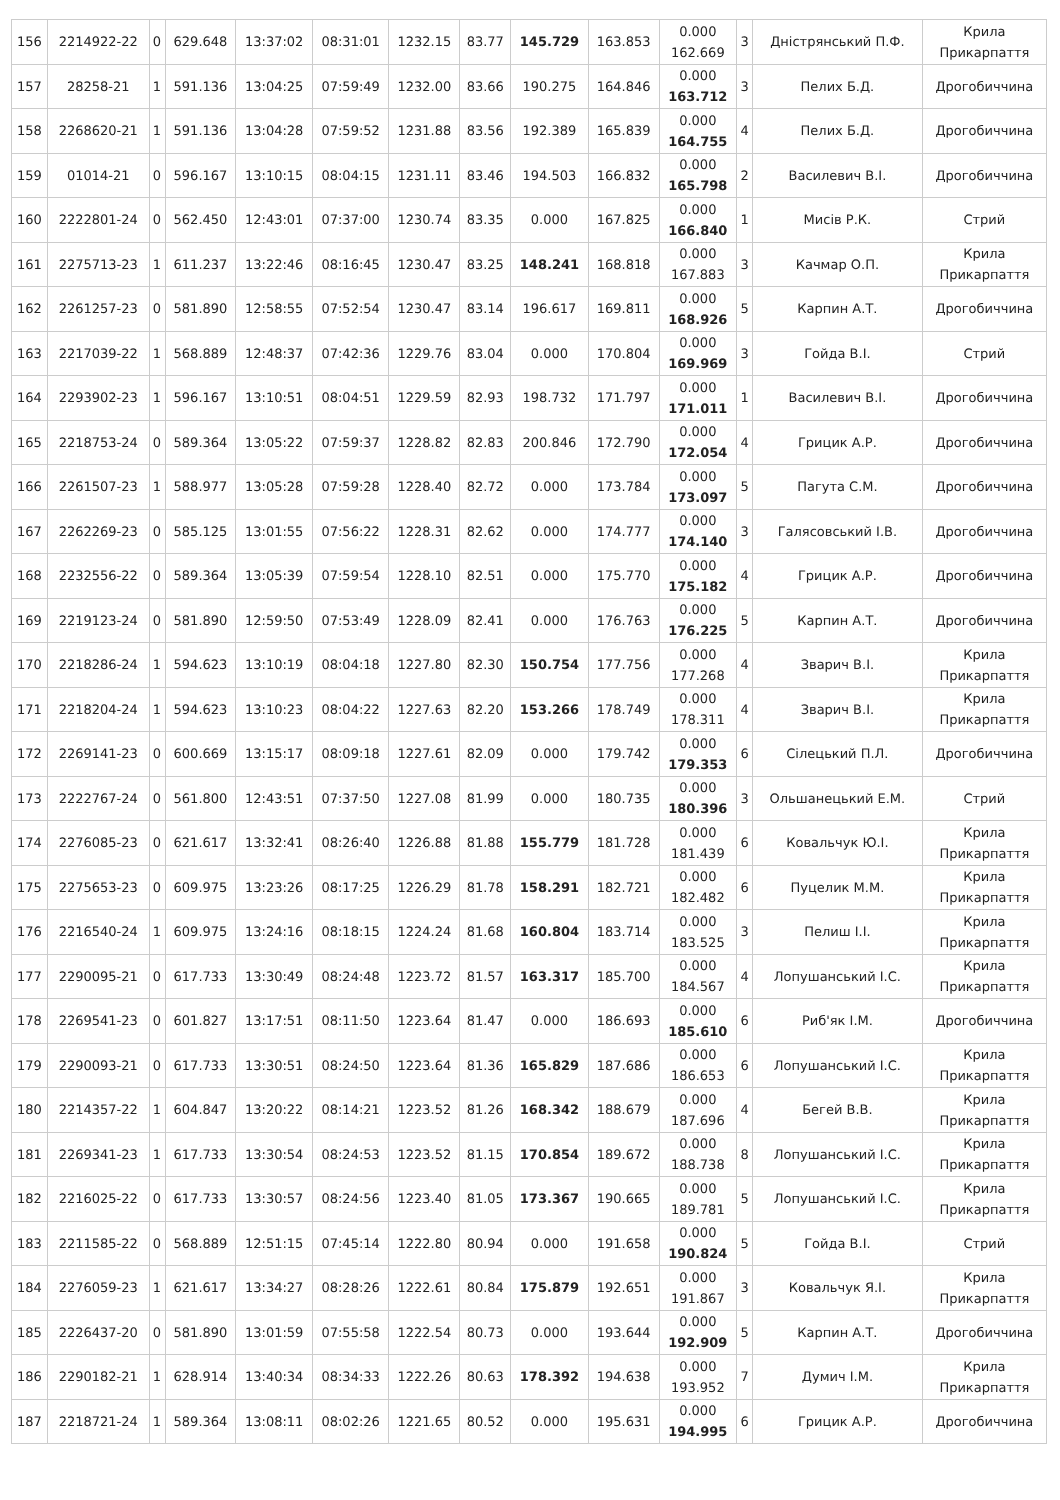| 156 | 2214922-22 | 0 | 629.648 | 13:37:02 | 08:31:01 | 1232.15 | 83.77 | 145.729 | 163.853 | 0.000 162.669 | 3 | Дністрянський П.Ф. | Крила Прикарпаття |
| 157 | 28258-21 | 1 | 591.136 | 13:04:25 | 07:59:49 | 1232.00 | 83.66 | 190.275 | 164.846 | 0.000 163.712 | 3 | Пелих Б.Д. | Дрогобиччина |
| 158 | 2268620-21 | 1 | 591.136 | 13:04:28 | 07:59:52 | 1231.88 | 83.56 | 192.389 | 165.839 | 0.000 164.755 | 4 | Пелих Б.Д. | Дрогобиччина |
| 159 | 01014-21 | 0 | 596.167 | 13:10:15 | 08:04:15 | 1231.11 | 83.46 | 194.503 | 166.832 | 0.000 165.798 | 2 | Василевич В.І. | Дрогобиччина |
| 160 | 2222801-24 | 0 | 562.450 | 12:43:01 | 07:37:00 | 1230.74 | 83.35 | 0.000 | 167.825 | 0.000 166.840 | 1 | Мисів Р.К. | Стрий |
| 161 | 2275713-23 | 1 | 611.237 | 13:22:46 | 08:16:45 | 1230.47 | 83.25 | 148.241 | 168.818 | 0.000 167.883 | 3 | Качмар О.П. | Крила Прикарпаття |
| 162 | 2261257-23 | 0 | 581.890 | 12:58:55 | 07:52:54 | 1230.47 | 83.14 | 196.617 | 169.811 | 0.000 168.926 | 5 | Карпин А.Т. | Дрогобиччина |
| 163 | 2217039-22 | 1 | 568.889 | 12:48:37 | 07:42:36 | 1229.76 | 83.04 | 0.000 | 170.804 | 0.000 169.969 | 3 | Гойда В.І. | Стрий |
| 164 | 2293902-23 | 1 | 596.167 | 13:10:51 | 08:04:51 | 1229.59 | 82.93 | 198.732 | 171.797 | 0.000 171.011 | 1 | Василевич В.І. | Дрогобиччина |
| 165 | 2218753-24 | 0 | 589.364 | 13:05:22 | 07:59:37 | 1228.82 | 82.83 | 200.846 | 172.790 | 0.000 172.054 | 4 | Грицик А.Р. | Дрогобиччина |
| 166 | 2261507-23 | 1 | 588.977 | 13:05:28 | 07:59:28 | 1228.40 | 82.72 | 0.000 | 173.784 | 0.000 173.097 | 5 | Пагута С.М. | Дрогобиччина |
| 167 | 2262269-23 | 0 | 585.125 | 13:01:55 | 07:56:22 | 1228.31 | 82.62 | 0.000 | 174.777 | 0.000 174.140 | 3 | Галясовський І.В. | Дрогобиччина |
| 168 | 2232556-22 | 0 | 589.364 | 13:05:39 | 07:59:54 | 1228.10 | 82.51 | 0.000 | 175.770 | 0.000 175.182 | 4 | Грицик А.Р. | Дрогобиччина |
| 169 | 2219123-24 | 0 | 581.890 | 12:59:50 | 07:53:49 | 1228.09 | 82.41 | 0.000 | 176.763 | 0.000 176.225 | 5 | Карпин А.Т. | Дрогобиччина |
| 170 | 2218286-24 | 1 | 594.623 | 13:10:19 | 08:04:18 | 1227.80 | 82.30 | 150.754 | 177.756 | 0.000 177.268 | 4 | Зварич В.І. | Крила Прикарпаття |
| 171 | 2218204-24 | 1 | 594.623 | 13:10:23 | 08:04:22 | 1227.63 | 82.20 | 153.266 | 178.749 | 0.000 178.311 | 4 | Зварич В.І. | Крила Прикарпаття |
| 172 | 2269141-23 | 0 | 600.669 | 13:15:17 | 08:09:18 | 1227.61 | 82.09 | 0.000 | 179.742 | 0.000 179.353 | 6 | Сілецький П.Л. | Дрогобиччина |
| 173 | 2222767-24 | 0 | 561.800 | 12:43:51 | 07:37:50 | 1227.08 | 81.99 | 0.000 | 180.735 | 0.000 180.396 | 3 | Ольшанецький Е.М. | Стрий |
| 174 | 2276085-23 | 0 | 621.617 | 13:32:41 | 08:26:40 | 1226.88 | 81.88 | 155.779 | 181.728 | 0.000 181.439 | 6 | Ковальчук Ю.І. | Крила Прикарпаття |
| 175 | 2275653-23 | 0 | 609.975 | 13:23:26 | 08:17:25 | 1226.29 | 81.78 | 158.291 | 182.721 | 0.000 182.482 | 6 | Пуцелик М.М. | Крила Прикарпаття |
| 176 | 2216540-24 | 1 | 609.975 | 13:24:16 | 08:18:15 | 1224.24 | 81.68 | 160.804 | 183.714 | 0.000 183.525 | 3 | Пелиш І.І. | Крила Прикарпаття |
| 177 | 2290095-21 | 0 | 617.733 | 13:30:49 | 08:24:48 | 1223.72 | 81.57 | 163.317 | 185.700 | 0.000 184.567 | 4 | Лопушанський І.С. | Крила Прикарпаття |
| 178 | 2269541-23 | 0 | 601.827 | 13:17:51 | 08:11:50 | 1223.64 | 81.47 | 0.000 | 186.693 | 0.000 185.610 | 6 | Риб'як І.М. | Дрогобиччина |
| 179 | 2290093-21 | 0 | 617.733 | 13:30:51 | 08:24:50 | 1223.64 | 81.36 | 165.829 | 187.686 | 0.000 186.653 | 6 | Лопушанський І.С. | Крила Прикарпаття |
| 180 | 2214357-22 | 1 | 604.847 | 13:20:22 | 08:14:21 | 1223.52 | 81.26 | 168.342 | 188.679 | 0.000 187.696 | 4 | Бегей В.В. | Крила Прикарпаття |
| 181 | 2269341-23 | 1 | 617.733 | 13:30:54 | 08:24:53 | 1223.52 | 81.15 | 170.854 | 189.672 | 0.000 188.738 | 8 | Лопушанський І.С. | Крила Прикарпаття |
| 182 | 2216025-22 | 0 | 617.733 | 13:30:57 | 08:24:56 | 1223.40 | 81.05 | 173.367 | 190.665 | 0.000 189.781 | 5 | Лопушанський І.С. | Крила Прикарпаття |
| 183 | 2211585-22 | 0 | 568.889 | 12:51:15 | 07:45:14 | 1222.80 | 80.94 | 0.000 | 191.658 | 0.000 190.824 | 5 | Гойда В.І. | Стрий |
| 184 | 2276059-23 | 1 | 621.617 | 13:34:27 | 08:28:26 | 1222.61 | 80.84 | 175.879 | 192.651 | 0.000 191.867 | 3 | Ковальчук Я.І. | Крила Прикарпаття |
| 185 | 2226437-20 | 0 | 581.890 | 13:01:59 | 07:55:58 | 1222.54 | 80.73 | 0.000 | 193.644 | 0.000 192.909 | 5 | Карпин А.Т. | Дрогобиччина |
| 186 | 2290182-21 | 1 | 628.914 | 13:40:34 | 08:34:33 | 1222.26 | 80.63 | 178.392 | 194.638 | 0.000 193.952 | 7 | Думич І.М. | Крила Прикарпаття |
| 187 | 2218721-24 | 1 | 589.364 | 13:08:11 | 08:02:26 | 1221.65 | 80.52 | 0.000 | 195.631 | 0.000 194.995 | 6 | Грицик А.Р. | Дрогобиччина |